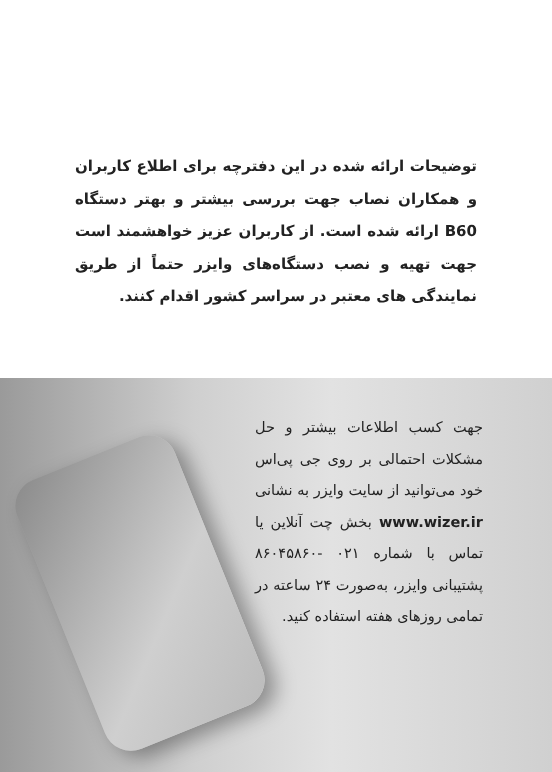توضیحات ارائه شده در این دفترچه برای اطلاع کاربران و همکاران نصاب جهت بررسی بیشتر و بهتر دستگاه B60 ارائه شده است. از کاربران عزیز خواهشمند است جهت تهیه و نصب دستگاه‌های وایزر حتماً از طریق نمایندگی های معتبر در سراسر کشور اقدام کنند.
جهت کسب اطلاعات بیشتر و حل مشکلات احتمالی بر روی جی پی‌اس خود می‌توانید از سایت وایزر به نشانی www.wizer.ir بخش چت آنلاین یا تماس با شماره ۰۲۱ -۸۶۰۴۵۸۶۰ پشتیبانی وایزر، به‌صورت ۲۴ ساعته در تمامی روزهای هفته استفاده کنید.